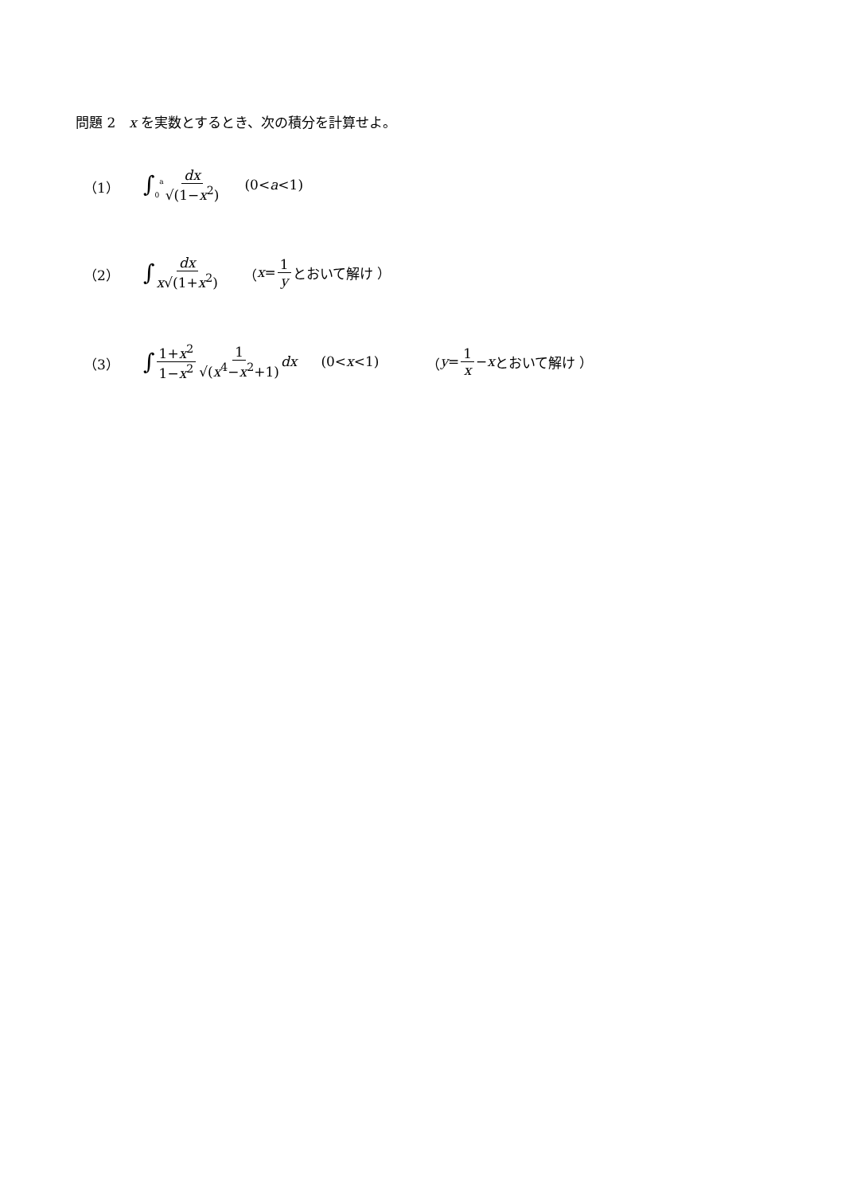問題 2　x を実数とするとき、次の積分を計算せよ。
（1） ∫<sub>0</sub><sup>a</sup> dx √(1−x<sup>2</sup>) (0< a <1)
（2） ∫ dx x√(1+x<sup>2</sup>) （ x = 1 y とおいて解け ）
（3） ∫ 1+x<sup>2</sup> 1−x<sup>2</sup> 1 √(x<sup>4</sup>−x<sup>2</sup>+1) dx (0< x <1) （ y = 1 x − x とおいて解け ）